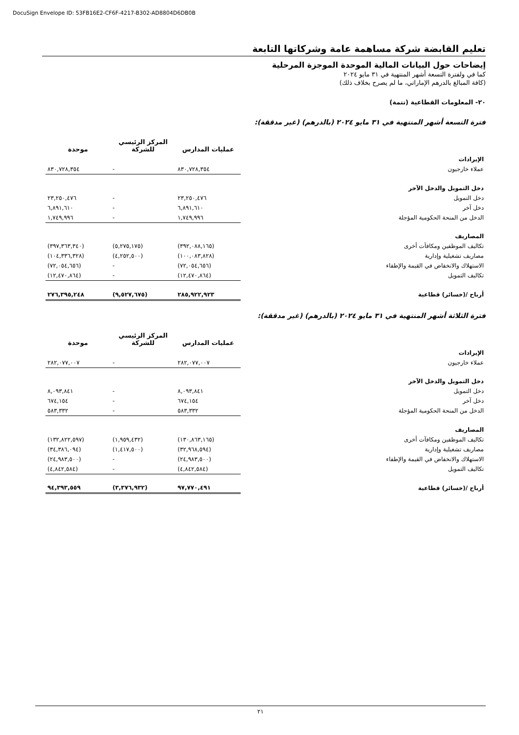DocuSign Envelope ID: 53FB16E2-CF6F-4217-B302-AD8804D6DB0B
تعليم القابضة شركة مساهمة عامة وشركاتها التابعة
إيضاحات حول البيانات المالية الموحدة الموجزة المرحلية
كما في ولفترة التسعة أشهر المنتهية في ٣١ مايو ٢٠٢٤
(كافة المبالغ بالدرهم الإماراتي، ما لم يصرح بخلاف ذلك)
٢٠- المعلومات القطاعية (تتمة)
فترة التسعة أشهر المنتهية في ٣١ مايو ٢٠٢٤ (بالدرهم) (غير مدققة):
| | عمليات المدارس | المركز الرئيسي للشركة | موحدة |
| --- | --- | --- | --- |
| الإيرادات | | | |
| عملاء خارجيون | ٨٣٠,٧٢٨,٣٥٤ | - | ٨٣٠,٧٢٨,٣٥٤ |
| دخل التمويل والدخل الآخر | | | |
| دخل التمويل | ٢٣,٢٥٠,٤٧٦ | - | ٢٣,٢٥٠,٤٧٦ |
| دخل آخر | ٦,٨٩١,٦١٠ | - | ٦,٨٩١,٦١٠ |
| الدخل من المنحة الحكومية المؤجلة | ١,٧٤٩,٩٩٦ | - | ١,٧٤٩,٩٩٦ |
| المصاريف | | | |
| تكاليف الموظفين ومكافآت أخرى | (٣٩٢,٠٨٨,١٦٥) | (٥,٢٧٥,١٧٥) | (٣٩٧,٣٦٣,٣٤٠) |
| مصاريف تشغيلية وإدارية | (١٠٠,٠٨٣,٨٢٨) | (٤,٢٥٢,٥٠٠) | (١٠٤,٣٣٦,٣٢٨) |
| الاستهلاك والانخفاض في القيمة والإطفاء | (٧٢,٠٥٤,٦٥٦) | - | (٧٢,٠٥٤,٦٥٦) |
| تكاليف التمويل | (١٢,٤٧٠,٨٦٤) | - | (١٢,٤٧٠,٨٦٤) |
| أرباح /(خسائر) قطاعية | ٢٨٥,٩٢٢,٩٢٣ | (٩,٥٢٧,٦٧٥) | ٢٧٦,٣٩٥,٢٤٨ |
فترة الثلاثة أشهر المنتهية في ٣١ مايو ٢٠٢٤ (بالدرهم) (غير مدققة):
| | عمليات المدارس | المركز الرئيسي للشركة | موحدة |
| --- | --- | --- | --- |
| الإيرادات | | | |
| عملاء خارجيون | ٢٨٢,٠٧٧,٠٠٧ | - | ٢٨٢,٠٧٧,٠٠٧ |
| دخل التمويل والدخل الآخر | | | |
| دخل التمويل | ٨,٠٩٣,٨٤١ | - | ٨,٠٩٣,٨٤١ |
| دخل آخر | ٦٧٤,١٥٤ | - | ٦٧٤,١٥٤ |
| الدخل من المنحة الحكومية المؤجلة | ٥٨٣,٣٣٢ | - | ٥٨٣,٣٣٢ |
| المصاريف | | | |
| تكاليف الموظفين ومكافآت أخرى | (١٣٠,٨٦٣,١٦٥) | (١,٩٥٩,٤٣٢) | (١٣٢,٨٢٢,٥٩٧) |
| مصاريف تشغيلية وإدارية | (٣٢,٩٦٨,٥٩٤) | (١,٤١٧,٥٠٠) | (٣٤,٣٨٦,٠٩٤) |
| الاستهلاك والانخفاض في القيمة والإطفاء | (٢٤,٩٨٣,٥٠٠) | - | (٢٤,٩٨٣,٥٠٠) |
| تكاليف التمويل | (٤,٨٤٢,٥٨٤) | - | (٤,٨٤٢,٥٨٤) |
| أرباح /(خسائر) قطاعية | ٩٧,٧٧٠,٤٩١ | (٣,٣٧٦,٩٣٢) | ٩٤,٣٩٣,٥٥٩ |
٢١